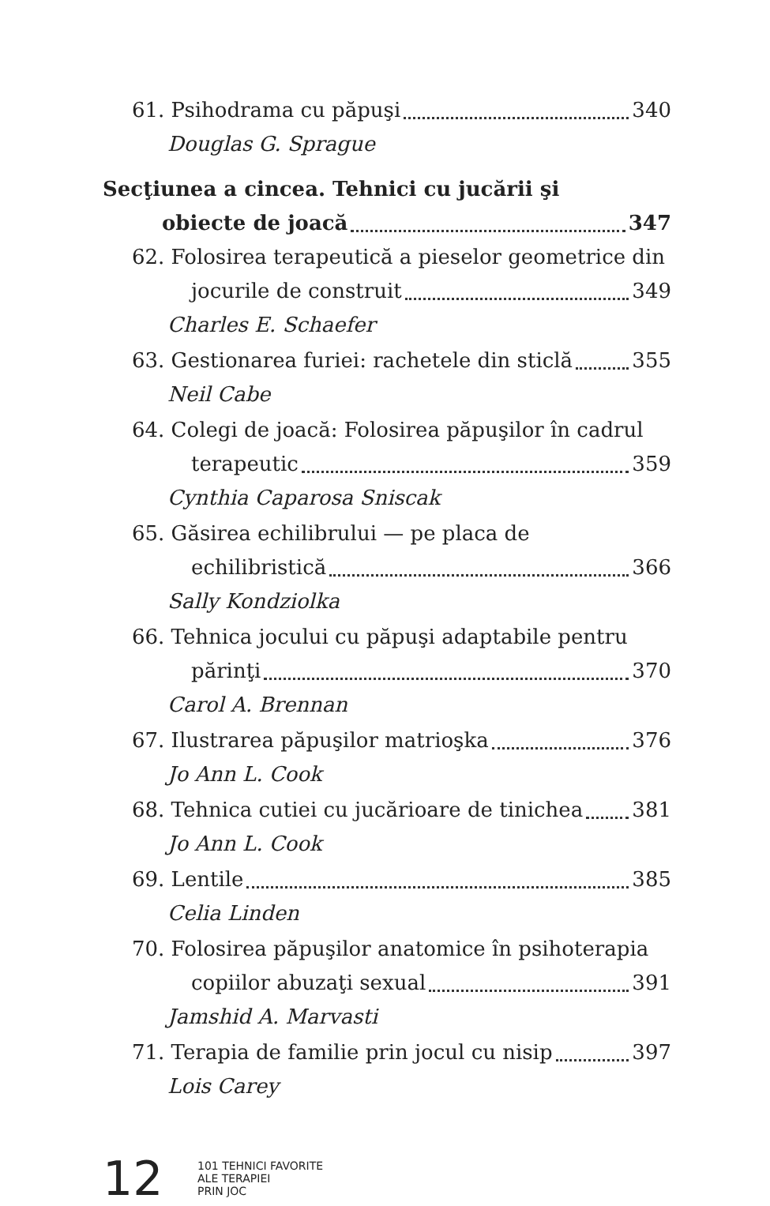61. Psihodrama cu păpuşi 340
Douglas G. Sprague
Secţiunea a cincea. Tehnici cu jucării şi
obiecte de joacă 347
62. Folosirea terapeutică a pieselor geometrice din
jocurile de construit 349
Charles E. Schaefer
63. Gestionarea furiei: rachetele din sticlă 355
Neil Cabe
64. Colegi de joacă: Folosirea păpuşilor în cadrul
terapeutic 359
Cynthia Caparosa Sniscak
65. Găsirea echilibrului — pe placa de
echilibristică 366
Sally Kondziolka
66. Tehnica jocului cu păpuşi adaptabile pentru
părinţi 370
Carol A. Brennan
67. Ilustrarea păpuşilor matrioşka 376
Jo Ann L. Cook
68. Tehnica cutiei cu jucărioare de tinichea 381
Jo Ann L. Cook
69. Lentile 385
Celia Linden
70. Folosirea păpuşilor anatomice în psihoterapia
copiilor abuzaţi sexual 391
Jamshid A. Marvasti
71. Terapia de familie prin jocul cu nisip 397
Lois Carey
12
101 TEHNICI FAVORITE
ALE TERAPIEI
PRIN JOC